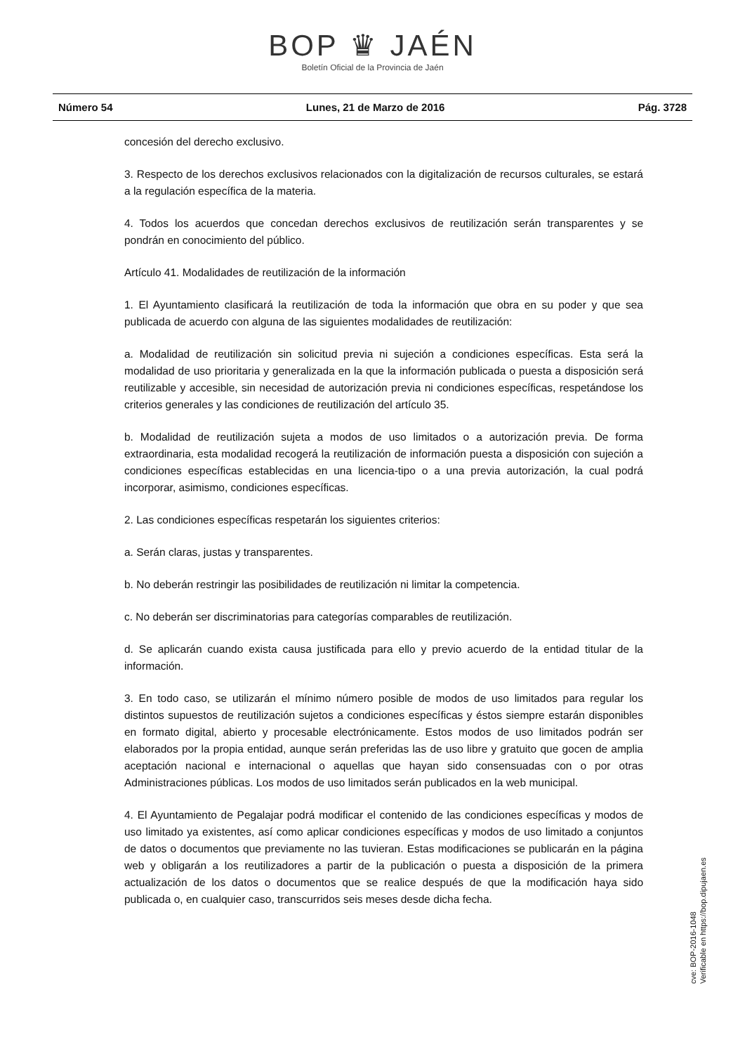BOP ♛ JAÉN
Boletín Oficial de la Provincia de Jaén
Número 54 Lunes, 21 de Marzo de 2016 Pág. 3728
concesión del derecho exclusivo.
3. Respecto de los derechos exclusivos relacionados con la digitalización de recursos culturales, se estará a la regulación específica de la materia.
4. Todos los acuerdos que concedan derechos exclusivos de reutilización serán transparentes y se pondrán en conocimiento del público.
Artículo 41. Modalidades de reutilización de la información
1. El Ayuntamiento clasificará la reutilización de toda la información que obra en su poder y que sea publicada de acuerdo con alguna de las siguientes modalidades de reutilización:
a. Modalidad de reutilización sin solicitud previa ni sujeción a condiciones específicas. Esta será la modalidad de uso prioritaria y generalizada en la que la información publicada o puesta a disposición será reutilizable y accesible, sin necesidad de autorización previa ni condiciones específicas, respetándose los criterios generales y las condiciones de reutilización del artículo 35.
b. Modalidad de reutilización sujeta a modos de uso limitados o a autorización previa. De forma extraordinaria, esta modalidad recogerá la reutilización de información puesta a disposición con sujeción a condiciones específicas establecidas en una licencia-tipo o a una previa autorización, la cual podrá incorporar, asimismo, condiciones específicas.
2. Las condiciones específicas respetarán los siguientes criterios:
a. Serán claras, justas y transparentes.
b. No deberán restringir las posibilidades de reutilización ni limitar la competencia.
c. No deberán ser discriminatorias para categorías comparables de reutilización.
d. Se aplicarán cuando exista causa justificada para ello y previo acuerdo de la entidad titular de la información.
3. En todo caso, se utilizarán el mínimo número posible de modos de uso limitados para regular los distintos supuestos de reutilización sujetos a condiciones específicas y éstos siempre estarán disponibles en formato digital, abierto y procesable electrónicamente. Estos modos de uso limitados podrán ser elaborados por la propia entidad, aunque serán preferidas las de uso libre y gratuito que gocen de amplia aceptación nacional e internacional o aquellas que hayan sido consensuadas con o por otras Administraciones públicas. Los modos de uso limitados serán publicados en la web municipal.
4. El Ayuntamiento de Pegalajar podrá modificar el contenido de las condiciones específicas y modos de uso limitado ya existentes, así como aplicar condiciones específicas y modos de uso limitado a conjuntos de datos o documentos que previamente no las tuvieran. Estas modificaciones se publicarán en la página web y obligarán a los reutilizadores a partir de la publicación o puesta a disposición de la primera actualización de los datos o documentos que se realice después de que la modificación haya sido publicada o, en cualquier caso, transcurridos seis meses desde dicha fecha.
cve: BOP-2016-1048
Verificable en https://bop.dipujaen.es